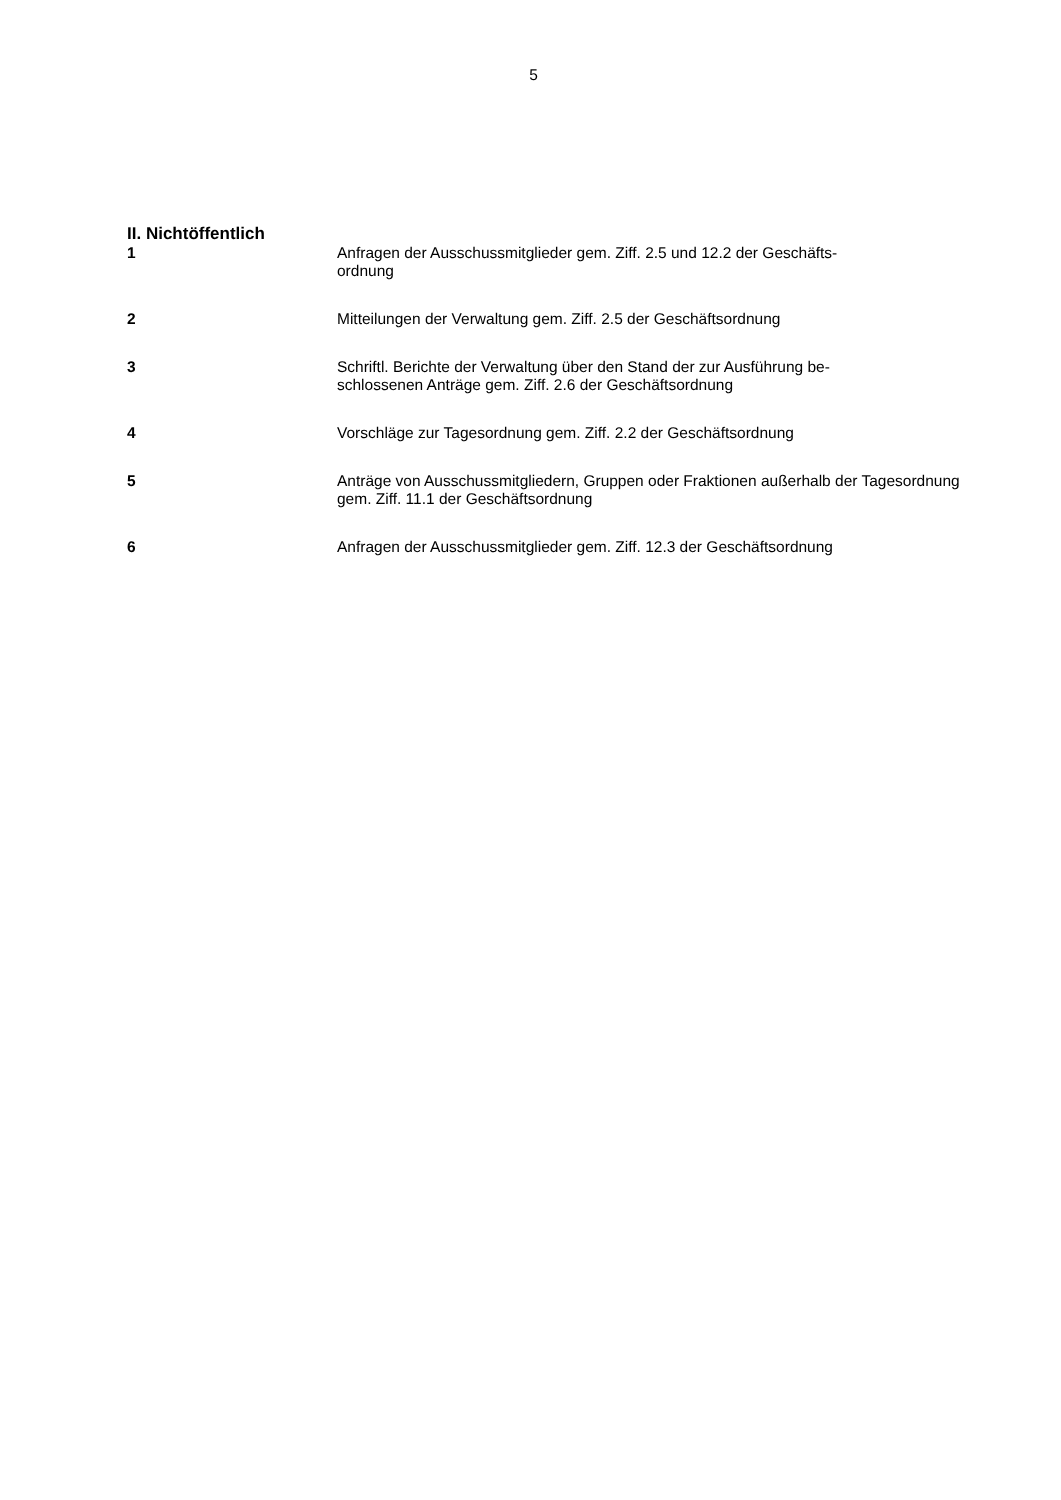5
II. Nichtöffentlich
1 Anfragen der Ausschussmitglieder gem. Ziff. 2.5 und 12.2 der Geschäfts-
ordnung
2 Mitteilungen der Verwaltung gem. Ziff. 2.5 der Geschäftsordnung
3 Schriftl. Berichte der Verwaltung über den Stand der zur Ausführung be-
schlossenen Anträge gem. Ziff. 2.6 der Geschäftsordnung
4 Vorschläge zur Tagesordnung gem. Ziff. 2.2 der Geschäftsordnung
5 Anträge von Ausschussmitgliedern, Gruppen oder Fraktionen außerhalb der Tagesordnung gem. Ziff. 11.1 der Geschäftsordnung
6 Anfragen der Ausschussmitglieder gem. Ziff. 12.3 der Geschäftsordnung